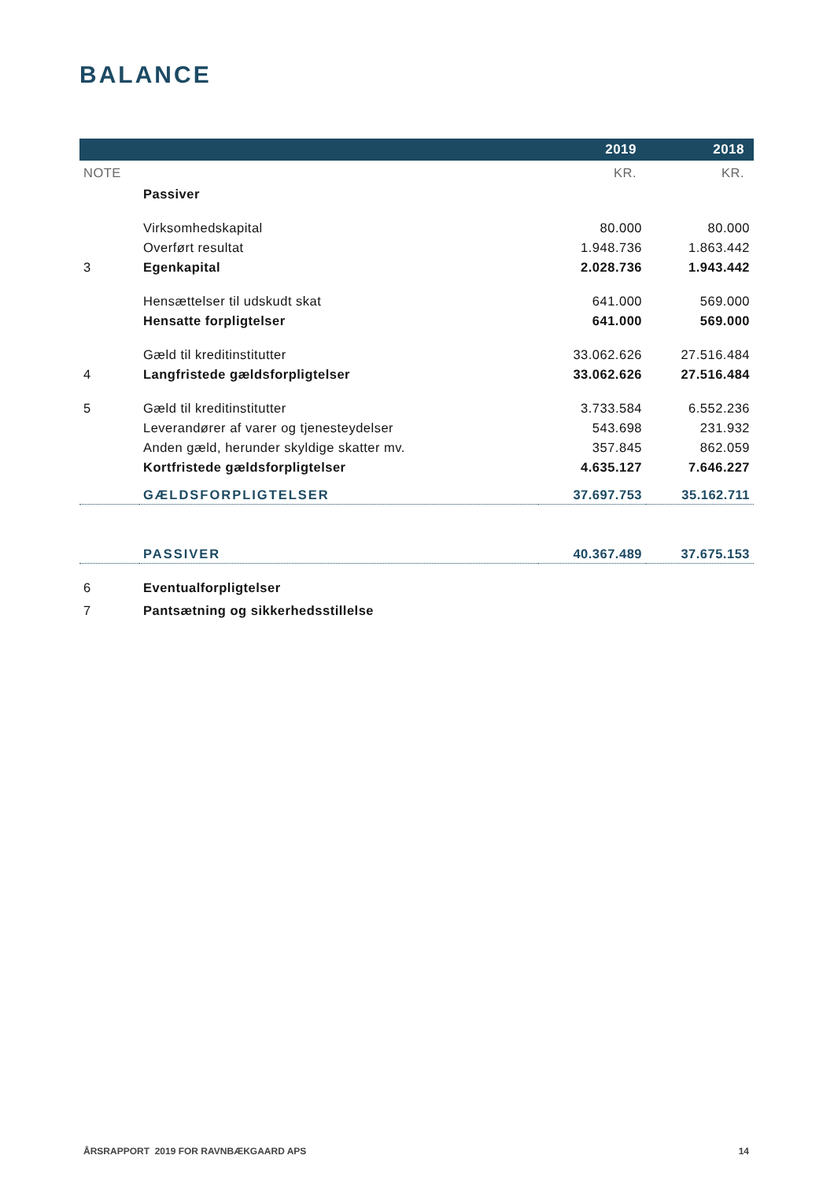BALANCE
| | | 2019 | 2018 |
| --- | --- | --- | --- |
| NOTE | | KR. | KR. |
| | Passiver | | |
| | Virksomhedskapital | 80.000 | 80.000 |
| | Overført resultat | 1.948.736 | 1.863.442 |
| 3 | Egenkapital | 2.028.736 | 1.943.442 |
| | Hensættelser til udskudt skat | 641.000 | 569.000 |
| | Hensatte forpligtelser | 641.000 | 569.000 |
| | Gæld til kreditinstitutter | 33.062.626 | 27.516.484 |
| 4 | Langfristede gældsforpligtelser | 33.062.626 | 27.516.484 |
| 5 | Gæld til kreditinstitutter | 3.733.584 | 6.552.236 |
| | Leverandører af varer og tjenesteydelser | 543.698 | 231.932 |
| | Anden gæld, herunder skyldige skatter mv. | 357.845 | 862.059 |
| | Kortfristede gældsforpligtelser | 4.635.127 | 7.646.227 |
| | GÆLDSFORPLIGTELSER | 37.697.753 | 35.162.711 |
| | PASSIVER | 40.367.489 | 37.675.153 |
| 6 | Eventualforpligtelser | | |
| 7 | Pantsætning og sikkerhedsstillelse | | |
ÅRSRAPPORT 2019 FOR RAVNBÆKGAARD APS 14